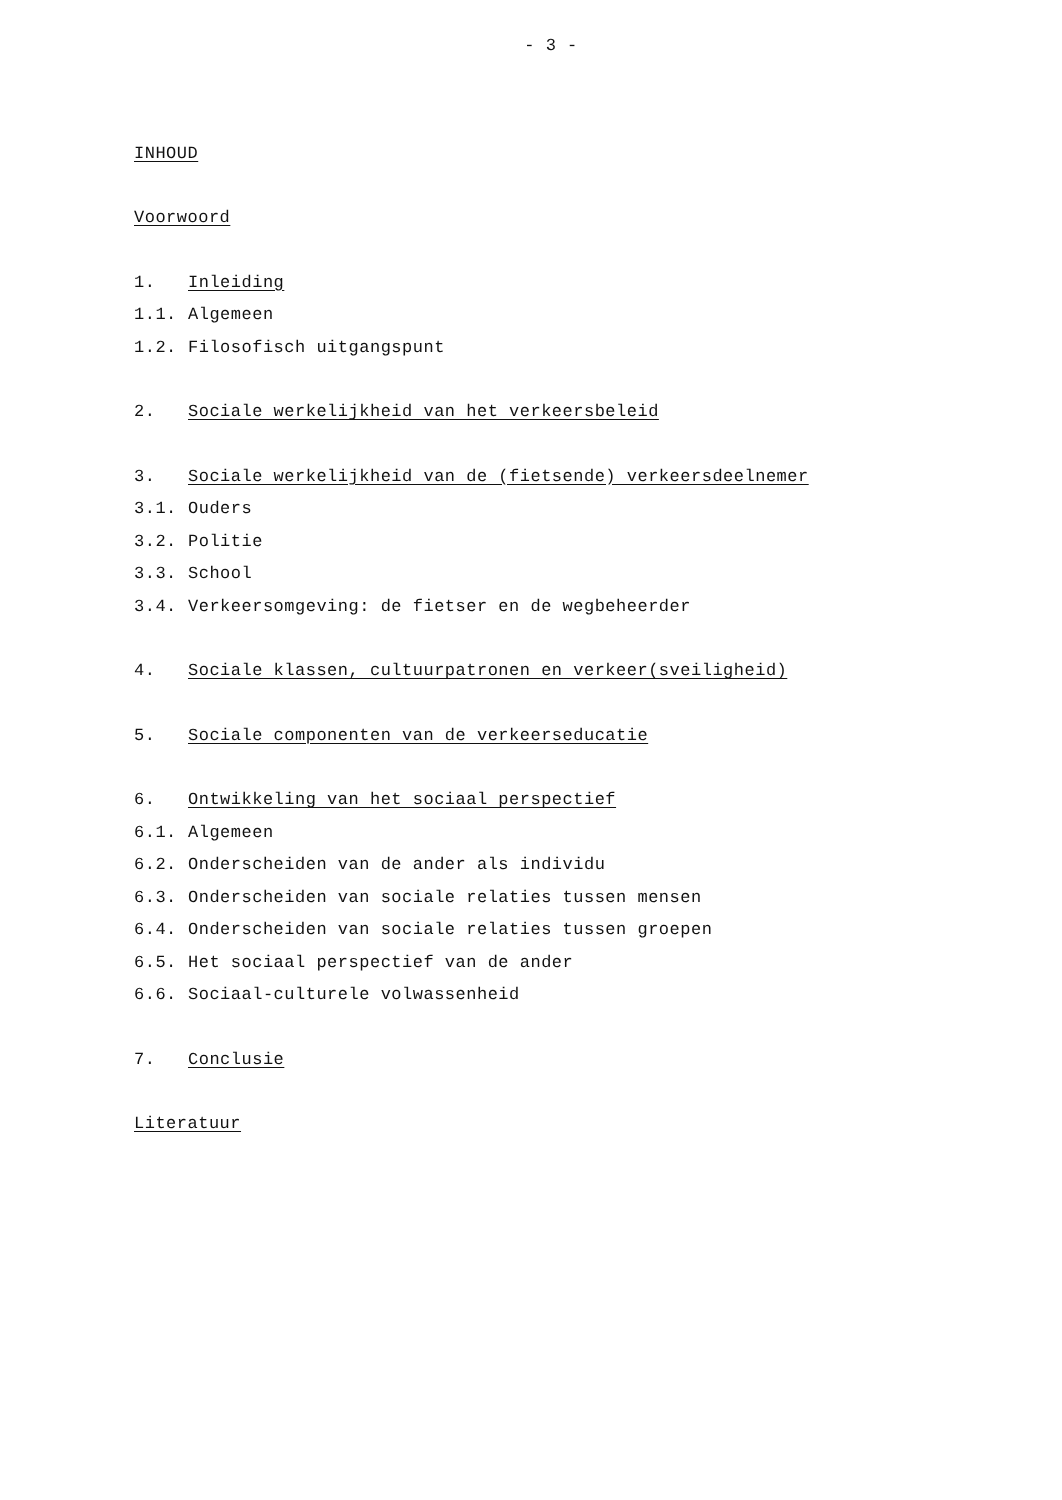- 3 -
INHOUD
Voorwoord
1. Inleiding
1.1. Algemeen
1.2. Filosofisch uitgangspunt
2. Sociale werkelijkheid van het verkeersbeleid
3. Sociale werkelijkheid van de (fietsende) verkeersdeelnemer
3.1. Ouders
3.2. Politie
3.3. School
3.4. Verkeersomgeving: de fietser en de wegbeheerder
4. Sociale klassen, cultuurpatronen en verkeer(sveiligheid)
5. Sociale componenten van de verkeerseducatie
6. Ontwikkeling van het sociaal perspectief
6.1. Algemeen
6.2. Onderscheiden van de ander als individu
6.3. Onderscheiden van sociale relaties tussen mensen
6.4. Onderscheiden van sociale relaties tussen groepen
6.5. Het sociaal perspectief van de ander
6.6. Sociaal-culturele volwassenheid
7. Conclusie
Literatuur